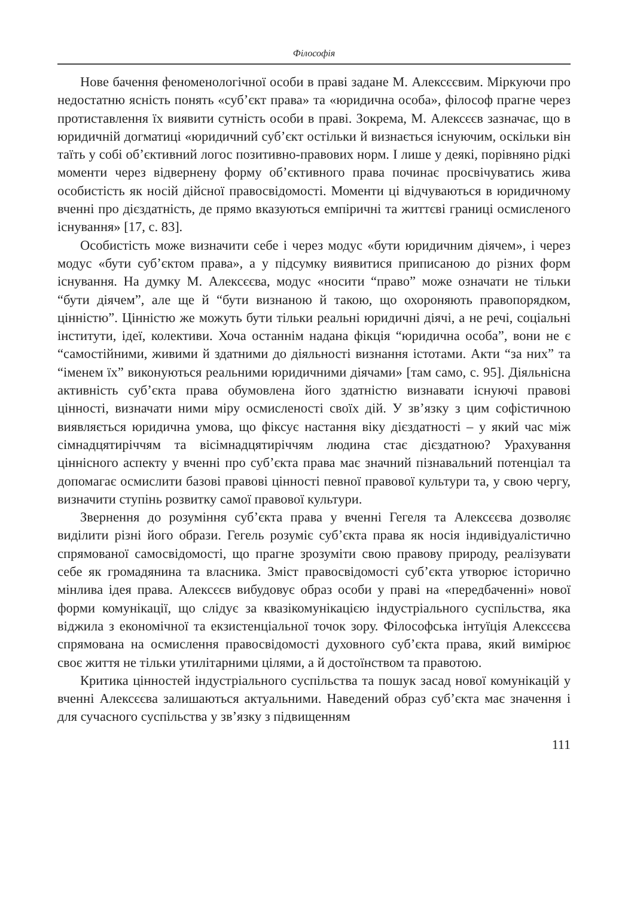Філософія
Нове бачення феноменологічної особи в праві задане М. Алексєєвим. Міркуючи про недостатню ясність понять «суб’єкт права» та «юридична особа», філософ прагне через протиставлення їх виявити сутність особи в праві. Зокрема, М. Алексєєв зазначає, що в юридичній догматиці «юридичний суб’єкт остільки й визнається існуючим, оскільки він таїть у собі об’єктивний логос позитивно-правових норм. І лише у деякі, порівняно рідкі моменти через відвернену форму об’єктивного права починає просвічуватись жива особистість як носій дійсної правосвідомості. Моменти ці відчуваються в юридичному вченні про дієздатність, де прямо вказуються емпіричні та життєві границі осмисленого існування» [17, с. 83].
Особистість може визначити себе і через модус «бути юридичним діячем», і через модус «бути суб’єктом права», а у підсумку виявитися приписаною до різних форм існування. На думку М. Алексєєва, модус «носити “право” може означати не тільки “бути діячем”, але ще й “бути визнаною й такою, що охороняють правопорядком, цінністю”. Цінністю же можуть бути тільки реальні юридичні діячі, а не речі, соціальні інститути, ідеї, колективи. Хоча останнім надана фікція “юридична особа”, вони не є “самостійними, живими й здатними до діяльності визнання істотами. Акти “за них” та “іменем їх” виконуються реальними юридичними діячами» [там само, с. 95]. Діяльнісна активність суб’єкта права обумовлена його здатністю визнавати існуючі правові цінності, визначати ними міру осмисленості своїх дій. У зв’язку з цим софістичною виявляється юридична умова, що фіксує настання віку дієздатності – у який час між сімнадцятиріччям та вісімнадцятиріччям людина стає дієздатною? Урахування ціннісного аспекту у вченні про суб’єкта права має значний пізнавальний потенціал та допомагає осмислити базові правові цінності певної правової культури та, у свою чергу, визначити ступінь розвитку самої правової культури.
Звернення до розуміння суб’єкта права у вченні Гегеля та Алексєєва дозволяє виділити різні його образи. Гегель розуміє суб’єкта права як носія індивідуалістично спрямованої самосвідомості, що прагне зрозуміти свою правову природу, реалізувати себе як громадянина та власника. Зміст правосвідомості суб’єкта утворює історично мінлива ідея права. Алексєєв вибудовує образ особи у праві на «передбаченні» нової форми комунікації, що слідує за квазікомунікацією індустріального суспільства, яка віджила з економічної та екзистенціальної точок зору. Філософська інтуїція Алексєєва спрямована на осмислення правосвідомості духовного суб’єкта права, який вимірює своє життя не тільки утилітарними цілями, а й достоїнством та правотою.
Критика цінностей індустріального суспільства та пошук засад нової комунікацій у вченні Алексєєва залишаються актуальними. Наведений образ суб’єкта має значення і для сучасного суспільства у зв’язку з підвищенням
111